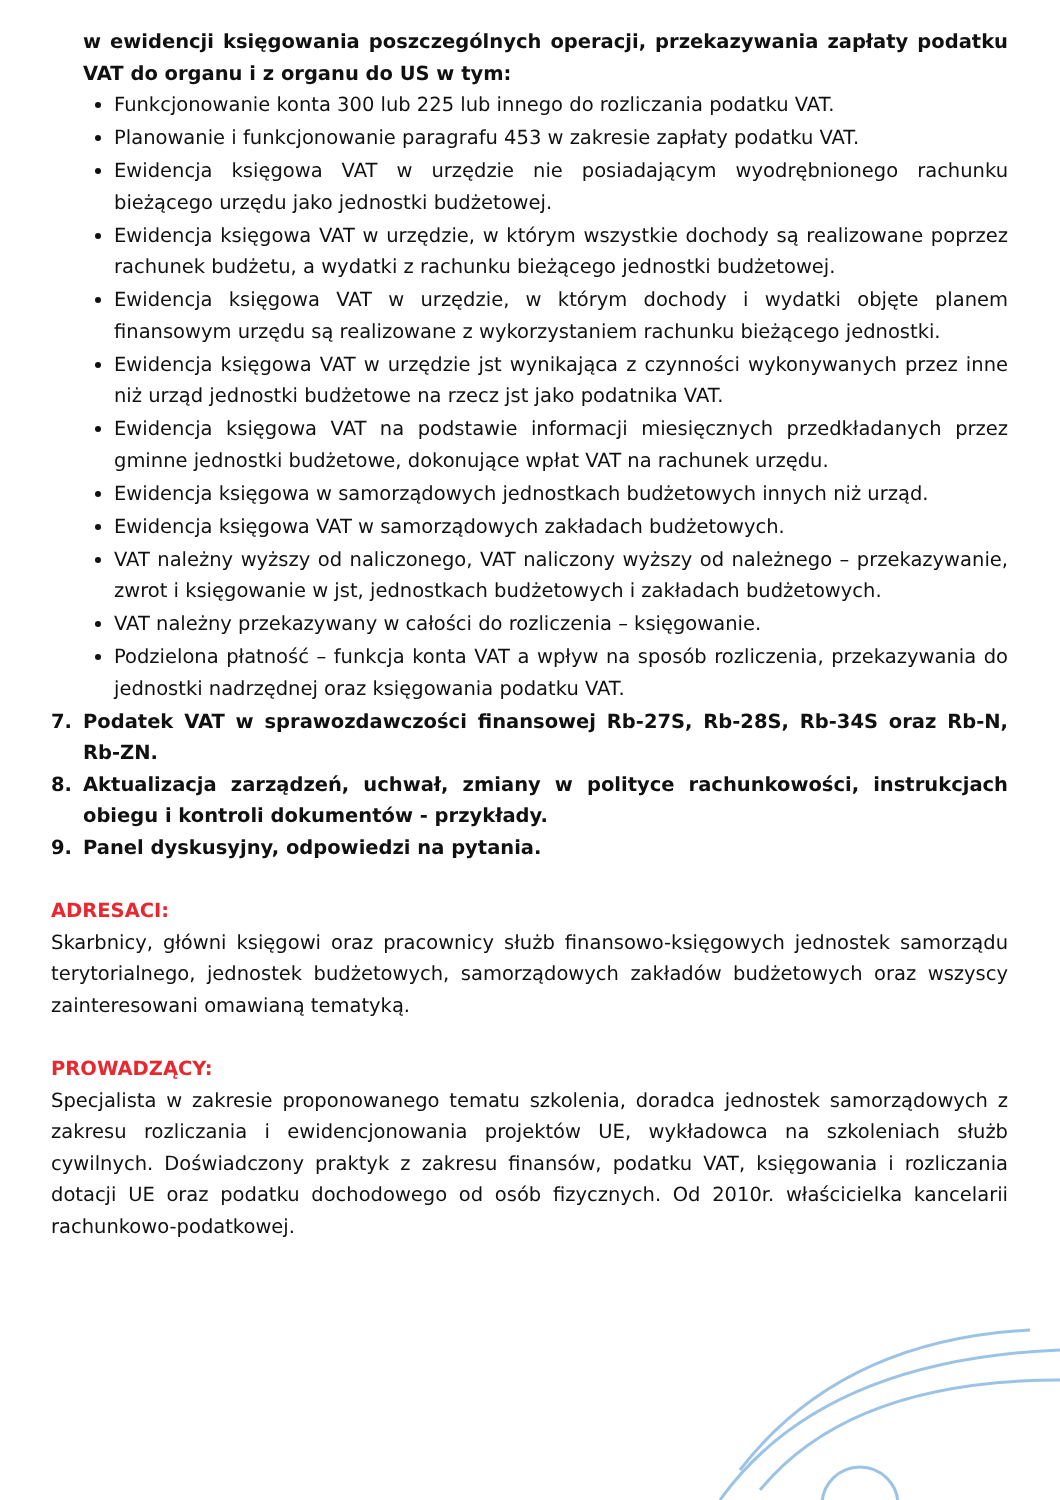w ewidencji księgowania poszczególnych operacji, przekazywania zapłaty podatku VAT do organu i z organu do US w tym:
Funkcjonowanie konta 300 lub 225 lub innego do rozliczania podatku VAT.
Planowanie i funkcjonowanie paragrafu 453 w zakresie zapłaty podatku VAT.
Ewidencja księgowa VAT w urzędzie nie posiadającym wyodrębnionego rachunku bieżącego urzędu jako jednostki budżetowej.
Ewidencja księgowa VAT w urzędzie, w którym wszystkie dochody są realizowane poprzez rachunek budżetu, a wydatki z rachunku bieżącego jednostki budżetowej.
Ewidencja księgowa VAT w urzędzie, w którym dochody i wydatki objęte planem finansowym urzędu są realizowane z wykorzystaniem rachunku bieżącego jednostki.
Ewidencja księgowa VAT w urzędzie jst wynikająca z czynności wykonywanych przez inne niż urząd jednostki budżetowe na rzecz jst jako podatnika VAT.
Ewidencja księgowa VAT na podstawie informacji miesięcznych przedkładanych przez gminne jednostki budżetowe, dokonujące wpłat VAT na rachunek urzędu.
Ewidencja księgowa w samorządowych jednostkach budżetowych innych niż urząd.
Ewidencja księgowa VAT w samorządowych zakładach budżetowych.
VAT należny wyższy od naliczonego, VAT naliczony wyższy od należnego – przekazywanie, zwrot i księgowanie w jst, jednostkach budżetowych i zakładach budżetowych.
VAT należny przekazywany w całości do rozliczenia – księgowanie.
Podzielona płatność – funkcja konta VAT a wpływ na sposób rozliczenia, przekazywania do jednostki nadrzędnej oraz księgowania podatku VAT.
7. Podatek VAT w sprawozdawczości finansowej Rb-27S, Rb-28S, Rb-34S oraz Rb-N, Rb-ZN.
8. Aktualizacja zarządzeń, uchwał, zmiany w polityce rachunkowości, instrukcjach obiegu i kontroli dokumentów - przykłady.
9. Panel dyskusyjny, odpowiedzi na pytania.
ADRESACI:
Skarbnicy, główni księgowi oraz pracownicy służb finansowo-księgowych jednostek samorządu terytorialnego, jednostek budżetowych, samorządowych zakładów budżetowych oraz wszyscy zainteresowani omawianą tematyką.
PROWADZĄCY:
Specjalista w zakresie proponowanego tematu szkolenia, doradca jednostek samorządowych z zakresu rozliczania i ewidencjonowania projektów UE, wykładowca na szkoleniach służb cywilnych. Doświadczony praktyk z zakresu finansów, podatku VAT, księgowania i rozliczania dotacji UE oraz podatku dochodowego od osób fizycznych. Od 2010r. właścicielka kancelarii rachunkowo-podatkowej.